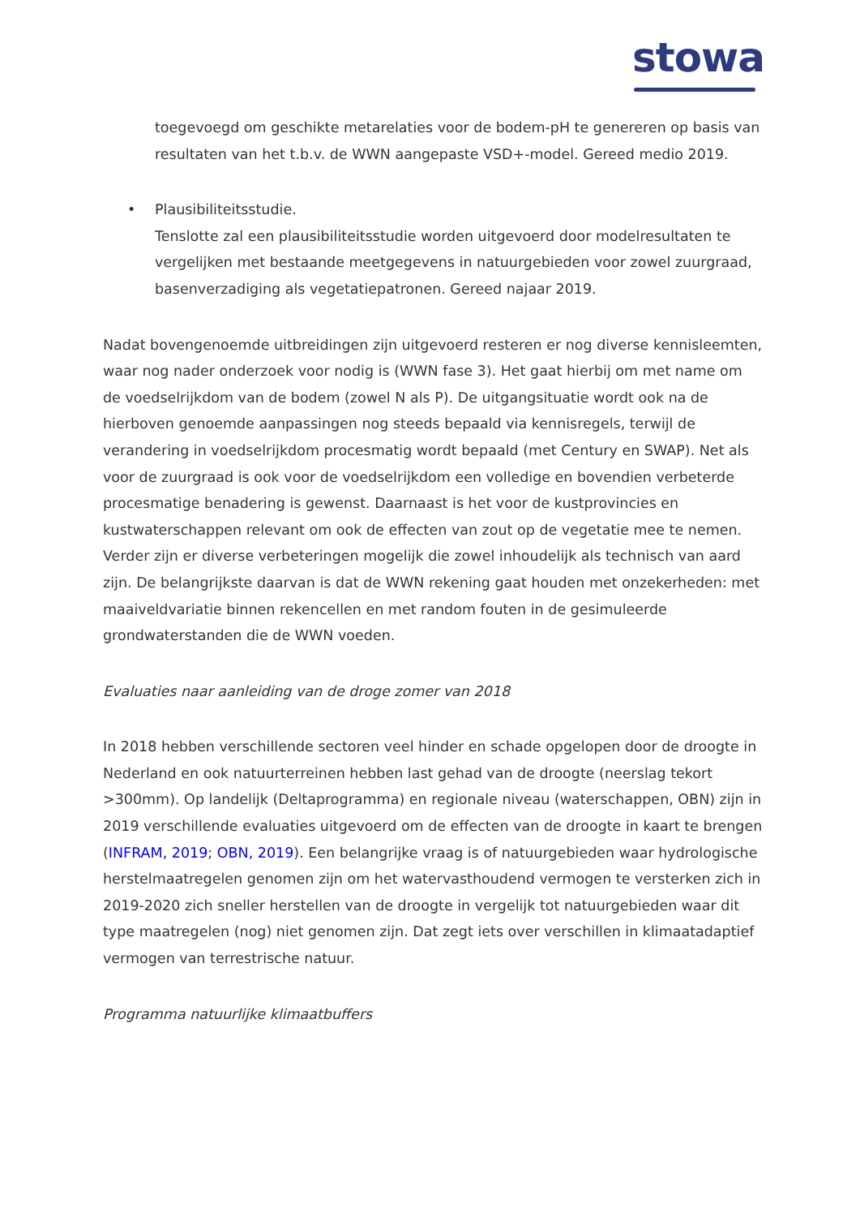stowa
toegevoegd om geschikte metarelaties voor de bodem-pH te genereren op basis van resultaten van het t.b.v. de WWN aangepaste VSD+-model. Gereed medio 2019.
• Plausibiliteitsstudie.
Tenslotte zal een plausibiliteitsstudie worden uitgevoerd door modelresultaten te vergelijken met bestaande meetgegevens in natuurgebieden voor zowel zuurgraad, basenverzadiging als vegetatiepatronen. Gereed najaar 2019.
Nadat bovengenoemde uitbreidingen zijn uitgevoerd resteren er nog diverse kennisleemten, waar nog nader onderzoek voor nodig is (WWN fase 3). Het gaat hierbij om met name om de voedselrijkdom van de bodem (zowel N als P). De uitgangsituatie wordt ook na de hierboven genoemde aanpassingen nog steeds bepaald via kennisregels, terwijl de verandering in voedselrijkdom procesmatig wordt bepaald (met Century en SWAP). Net als voor de zuurgraad is ook voor de voedselrijkdom een volledige en bovendien verbeterde procesmatige benadering is gewenst. Daarnaast is het voor de kustprovincies en kustwaterschappen relevant om ook de effecten van zout op de vegetatie mee te nemen. Verder zijn er diverse verbeteringen mogelijk die zowel inhoudelijk als technisch van aard zijn. De belangrijkste daarvan is dat de WWN rekening gaat houden met onzekerheden: met maaiveldvariatie binnen rekencellen en met random fouten in de gesimuleerde grondwaterstanden die de WWN voeden.
Evaluaties naar aanleiding van de droge zomer van 2018
In 2018 hebben verschillende sectoren veel hinder en schade opgelopen door de droogte in Nederland en ook natuurterreinen hebben last gehad van de droogte (neerslag tekort >300mm). Op landelijk (Deltaprogramma) en regionale niveau (waterschappen, OBN) zijn in 2019 verschillende evaluaties uitgevoerd om de effecten van de droogte in kaart te brengen (INFRAM, 2019; OBN, 2019). Een belangrijke vraag is of natuurgebieden waar hydrologische herstelmaatregelen genomen zijn om het watervasthoudend vermogen te versterken zich in 2019-2020 zich sneller herstellen van de droogte in vergelijk tot natuurgebieden waar dit type maatregelen (nog) niet genomen zijn. Dat zegt iets over verschillen in klimaatadaptief vermogen van terrestrische natuur.
Programma natuurlijke klimaatbuffers